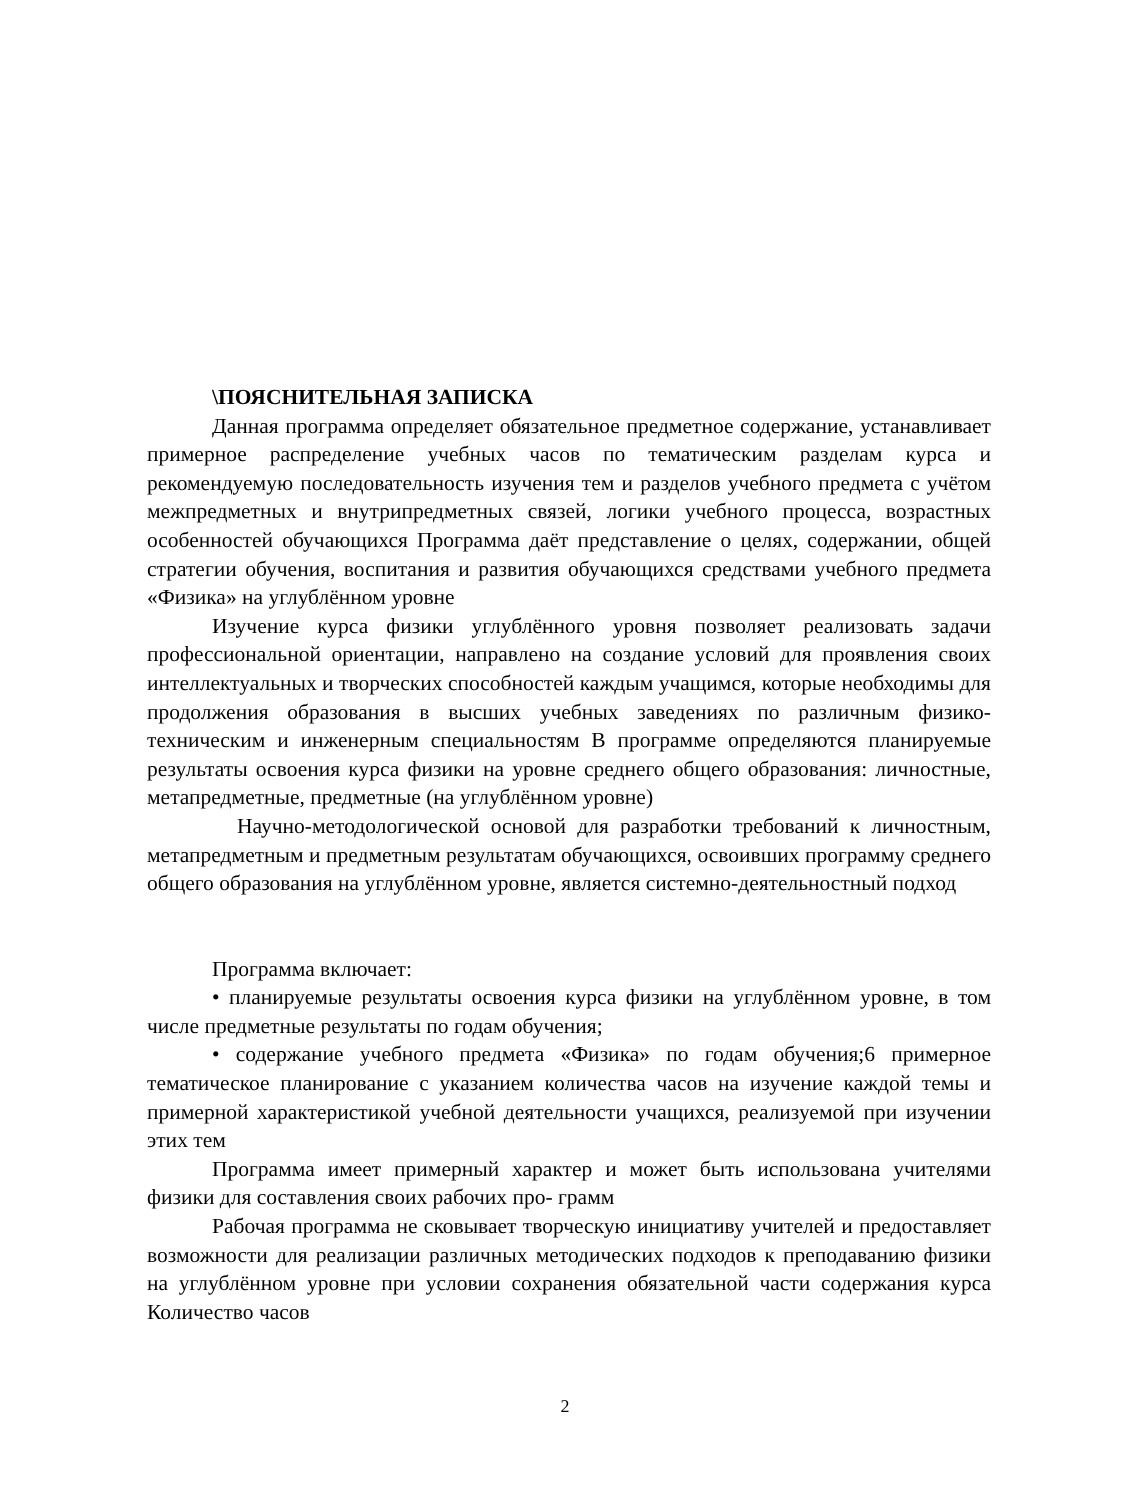\ПОЯСНИТЕЛЬНАЯ ЗАПИСКА
Данная программа определяет обязательное предметное содержание, устанавливает примерное распределение учебных часов по тематическим разделам курса и рекомендуемую последовательность изучения тем и разделов учебного предмета с учётом межпредметных и внутрипредметных связей, логики учебного процесса, возрастных особенностей обучающихся Программа даёт представление о целях, содержании, общей стратегии обучения, воспитания и развития обучающихся средствами учебного предмета «Физика» на углублённом уровне
Изучение курса физики углублённого уровня позволяет реализовать задачи профессиональной ориентации, направлено на создание условий для проявления своих интеллектуальных и творческих способностей каждым учащимся, которые необходимы для продолжения образования в высших учебных заведениях по различным физико-техническим и инженерным специальностям В программе определяются планируемые результаты освоения курса физики на уровне среднего общего образования: личностные, метапредметные, предметные (на углублённом уровне)
Научно-методологической основой для разработки требований к личностным, метапредметным и предметным результатам обучающихся, освоивших программу среднего общего образования на углублённом уровне, является системно-деятельностный подход
Программа включает:
• планируемые результаты освоения курса физики на углублённом уровне, в том числе предметные результаты по годам обучения;
• содержание учебного предмета «Физика» по годам обучения;6 примерное тематическое планирование с указанием количества часов на изучение каждой темы и примерной характеристикой учебной деятельности учащихся, реализуемой при изучении этих тем
Программа имеет примерный характер и может быть использована учителями физики для составления своих рабочих про- грамм
Рабочая программа не сковывает творческую инициативу учителей и предоставляет возможности для реализации различных методических подходов к преподаванию физики на углублённом уровне при условии сохранения обязательной части содержания курса Количество часов
2